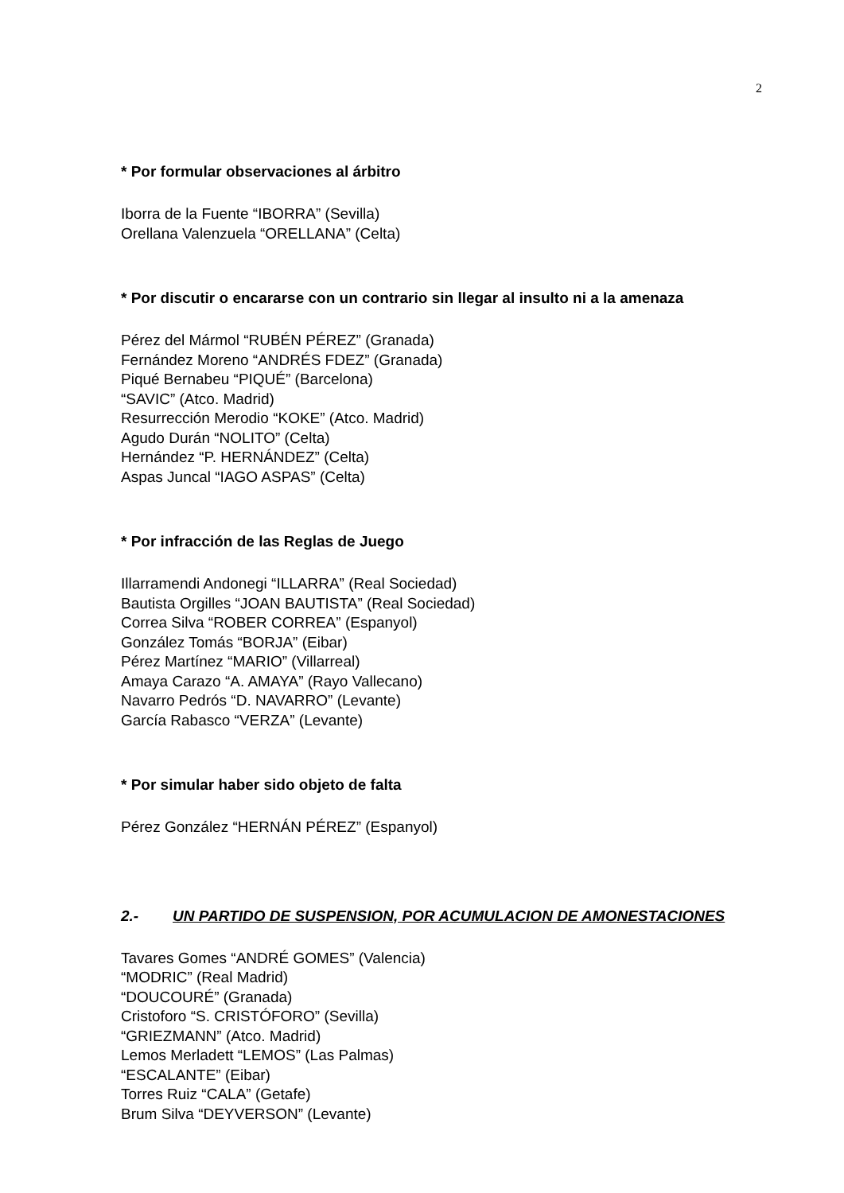2
* Por formular observaciones al árbitro
Iborra de la Fuente “IBORRA” (Sevilla)
Orellana Valenzuela “ORELLANA” (Celta)
* Por discutir o encararse con un contrario sin llegar al insulto ni a la amenaza
Pérez del Mármol “RUBÉN PÉREZ” (Granada)
Fernández Moreno “ANDRÉS FDEZ” (Granada)
Piqué Bernabeu “PIQUÉ” (Barcelona)
“SAVIC” (Atco. Madrid)
Resurrección Merodio “KOKE” (Atco. Madrid)
Agudo Durán “NOLITO” (Celta)
Hernández “P. HERNÁNDEZ” (Celta)
Aspas Juncal “IAGO ASPAS” (Celta)
* Por infracción de las Reglas de Juego
Illarramendi Andonegi “ILLARRA” (Real Sociedad)
Bautista Orgilles “JOAN BAUTISTA” (Real Sociedad)
Correa Silva “ROBER CORREA” (Espanyol)
González Tomás “BORJA” (Eibar)
Pérez Martínez “MARIO” (Villarreal)
Amaya Carazo “A. AMAYA” (Rayo Vallecano)
Navarro Pedrós “D. NAVARRO” (Levante)
García Rabasco “VERZA” (Levante)
* Por simular haber sido objeto de falta
Pérez González “HERNÁN PÉREZ” (Espanyol)
2.- UN PARTIDO DE SUSPENSION, POR ACUMULACION DE AMONESTACIONES
Tavares Gomes “ANDRÉ GOMES” (Valencia)
“MODRIC” (Real Madrid)
“DOUCOURÉ” (Granada)
Cristoforo “S. CRISTÓFORO” (Sevilla)
“GRIEZMANN” (Atco. Madrid)
Lemos Merladett “LEMOS” (Las Palmas)
“ESCALANTE” (Eibar)
Torres Ruiz “CALA” (Getafe)
Brum Silva “DEYVERSON” (Levante)